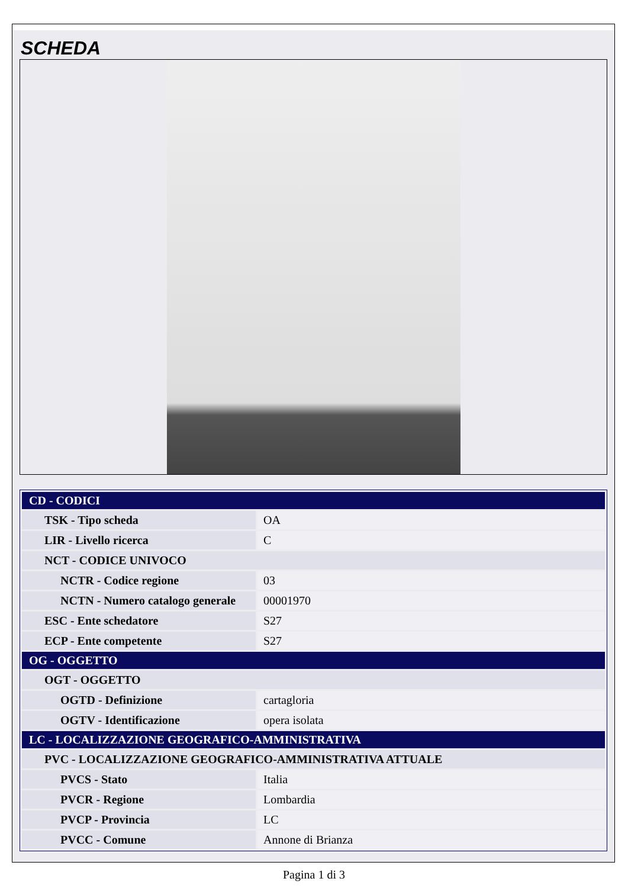SCHEDA
| CD - CODICI | |
| TSK - Tipo scheda | OA |
| LIR - Livello ricerca | C |
| NCT - CODICE UNIVOCO | |
| NCTR - Codice regione | 03 |
| NCTN - Numero catalogo generale | 00001970 |
| ESC - Ente schedatore | S27 |
| ECP - Ente competente | S27 |
| OG - OGGETTO | |
| OGT - OGGETTO | |
| OGTD - Definizione | cartagloria |
| OGTV - Identificazione | opera isolata |
| LC - LOCALIZZAZIONE GEOGRAFICO-AMMINISTRATIVA | |
| PVC - LOCALIZZAZIONE GEOGRAFICO-AMMINISTRATIVA ATTUALE | |
| PVCS - Stato | Italia |
| PVCR - Regione | Lombardia |
| PVCP - Provincia | LC |
| PVCC - Comune | Annone di Brianza |
Pagina 1 di 3